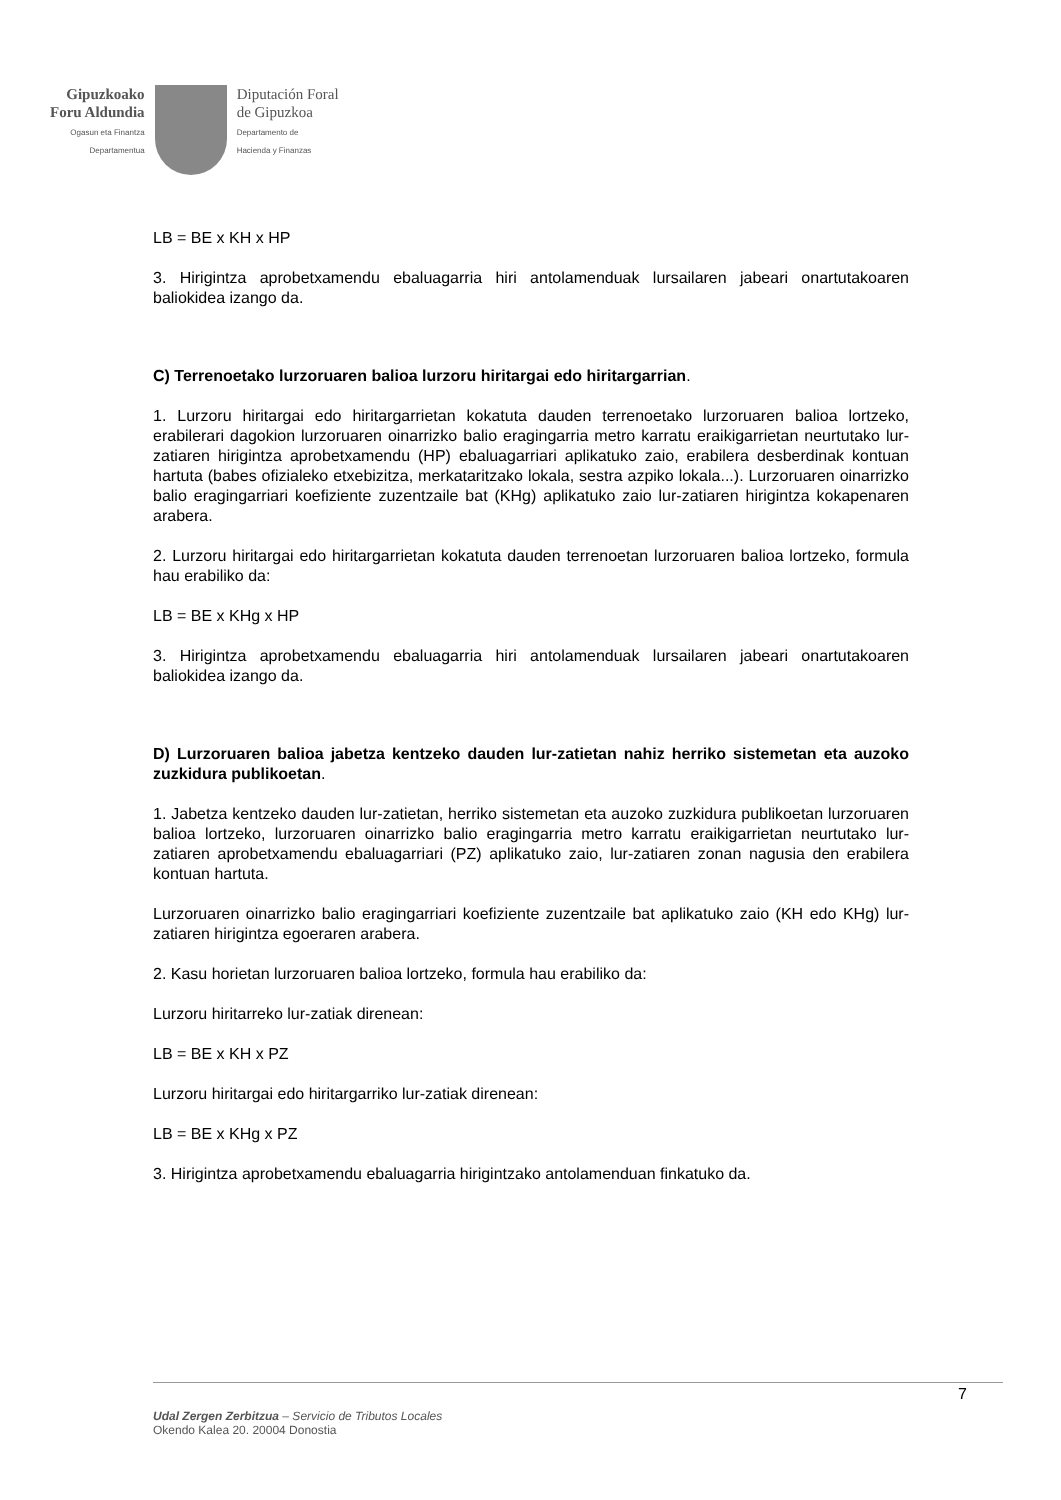Gipuzkoako
Foru Aldundia
Ogasun eta Finantza
Departamentua
Diputación Foral
de Gipuzkoa
Departamento de
Hacienda y Finanzas
LB = BE x KH x HP
3. Hirigintza aprobetxamendu ebaluagarria hiri antolamenduak lursailaren jabeari onartutakoaren baliokidea izango da.
C) Terrenoetako lurzoruaren balioa lurzoru hiritargai edo hiritargarrian.
1. Lurzoru hiritargai edo hiritargarrietan kokatuta dauden terrenoetako lurzoruaren balioa lortzeko, erabilerari dagokion lurzoruaren oinarrizko balio eragingarria metro karratu eraikigarrietan neurtutako lur-zatiaren hirigintza aprobetxamendu (HP) ebaluagarriari aplikatuko zaio, erabilera desberdinak kontuan hartuta (babes ofizialeko etxebizitza, merkataritzako lokala, sestra azpiko lokala...). Lurzoruaren oinarrizko balio eragingarriari koefiziente zuzentzaile bat (KHg) aplikatuko zaio lur-zatiaren hirigintza kokapenaren arabera.
2. Lurzoru hiritargai edo hiritargarrietan kokatuta dauden terrenoetan lurzoruaren balioa lortzeko, formula hau erabiliko da:
LB = BE x KHg x HP
3. Hirigintza aprobetxamendu ebaluagarria hiri antolamenduak lursailaren jabeari onartutakoaren baliokidea izango da.
D) Lurzoruaren balioa jabetza kentzeko dauden lur-zatietan nahiz herriko sistemetan eta auzoko zuzkidura publikoetan.
1. Jabetza kentzeko dauden lur-zatietan, herriko sistemetan eta auzoko zuzkidura publikoetan lurzoruaren balioa lortzeko, lurzoruaren oinarrizko balio eragingarria metro karratu eraikigarrietan neurtutako lur-zatiaren aprobetxamendu ebaluagarriari (PZ) aplikatuko zaio, lur-zatiaren zonan nagusia den erabilera kontuan hartuta.
Lurzoruaren oinarrizko balio eragingarriari koefiziente zuzentzaile bat aplikatuko zaio (KH edo KHg) lur-zatiaren hirigintza egoeraren arabera.
2. Kasu horietan lurzoruaren balioa lortzeko, formula hau erabiliko da:
Lurzoru hiritarreko lur-zatiak direnean:
LB = BE x KH x PZ
Lurzoru hiritargai edo hiritargarriko lur-zatiak direnean:
LB = BE x KHg x PZ
3. Hirigintza aprobetxamendu ebaluagarria hirigintzako antolamenduan finkatuko da.
7
Udal Zergen Zerbitzua – Servicio de Tributos Locales
Okendo Kalea 20. 20004 Donostia